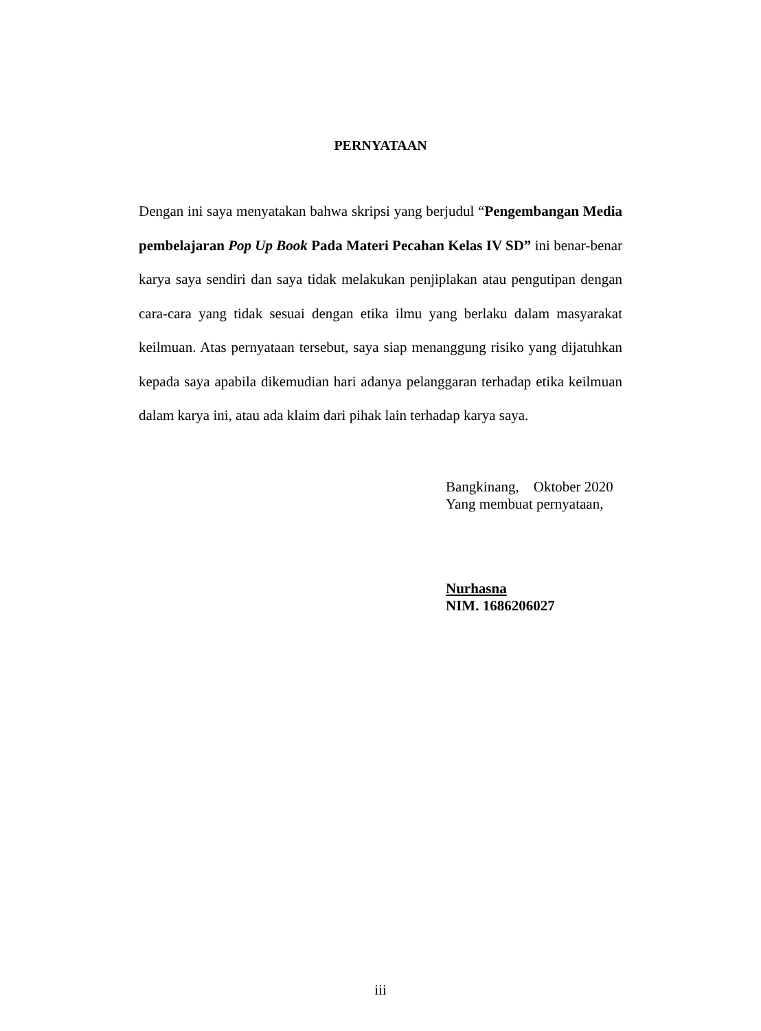PERNYATAAN
Dengan ini saya menyatakan bahwa skripsi yang berjudul “Pengembangan Media pembelajaran Pop Up Book Pada Materi Pecahan Kelas IV SD” ini benar-benar karya saya sendiri dan saya tidak melakukan penjiplakan atau pengutipan dengan cara-cara yang tidak sesuai dengan etika ilmu yang berlaku dalam masyarakat keilmuan. Atas pernyataan tersebut, saya siap menanggung risiko yang dijatuhkan kepada saya apabila dikemudian hari adanya pelanggaran terhadap etika keilmuan dalam karya ini, atau ada klaim dari pihak lain terhadap karya saya.
Bangkinang, Oktober 2020
Yang membuat pernyataan,
Nurhasna
NIM. 1686206027
iii